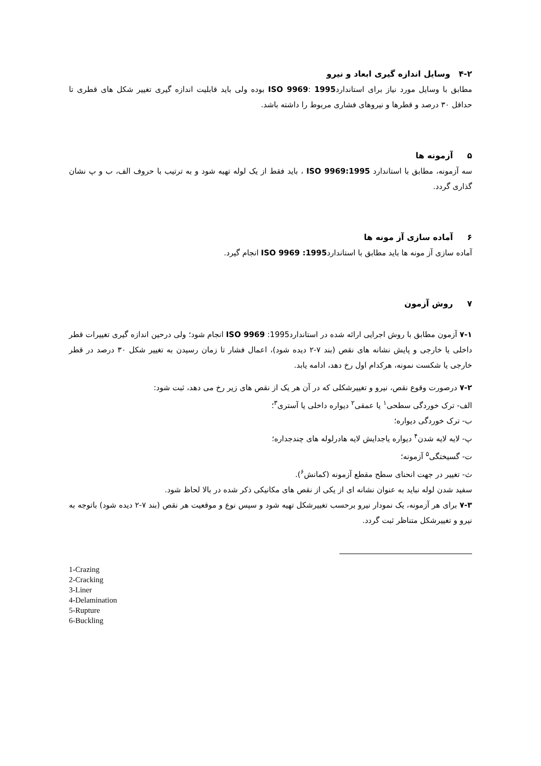۴-۲ وسایل اندازه گیری ابعاد و نیرو
مطابق با وسایل مورد نیاز برای استاندارد1995 :ISO 9969 بوده ولی باید قابلیت اندازه گیری تغییر شکل های قطری تا حداقل ۳۰ درصد و قطرها و نیروهای فشاری مربوط را داشته باشد.
۵ آزمونه ها
سه آزمونه، مطابق با استاندارد ISO 9969:1995 ، باید فقط از یک لوله تهیه شود و به ترتیب با حروف الف، ب و پ نشان گذاری گردد.
۶ آماده سازی آز مونه ها
آماده سازی آز مونه ها باید مطابق با استاندارد1995: ISO 9969 انجام گیرد.
۷ روش آزمون
۷-۱ آزمون مطابق با روش اجرایی ارائه شده در استاندارد1995: ISO 9969 انجام شود؛ ولی درحین اندازه گیری تغییرات قطر داخلی یا خارجی و پایش نشانه های نقص (بند ۷-۲ دیده شود)، اعمال فشار تا زمان رسیدن به تغییر شکل ۳۰ درصد در قطر خارجی یا شکست نمونه، هرکدام اول رخ دهد، ادامه یابد.
۷-۲ درصورت وقوع نقص، نیرو و تغییرشکلی که در آن هر یک از نقص های زیر رخ می دهد، ثبت شود:
الف- ترک خوردگی سطحی<sup>۱</sup> یا عمقی<sup>۲</sup> دیواره داخلی یا آستری<sup>۳</sup>؛
ب- ترک خوردگی دیواره؛
پ- لایه لایه شدن<sup>۴</sup> دیواره یاجدایش لایه هادرلوله های چندجداره؛
ت- گسیختگی<sup>۵</sup> آزمونه؛
ث- تغییر در جهت انحنای سطح مقطع آزمونه (کمانش<sup>۶</sup>).
سفید شدن لوله نباید به عنوان نشانه ای از یکی از نقص های مکانیکی ذکر شده در بالا لحاظ شود.
۷-۳ برای هر آزمونه، یک نمودار نیرو برحسب تغییرشکل تهیه شود و سپس نوع و موقعیت هر نقص (بند ۷-۲ دیده شود) باتوجه به نیرو و تغییرشکل متناظر ثبت گردد.
1-Crazing
2-Cracking
3-Liner
4-Delamination
5-Rupture
6-Buckling